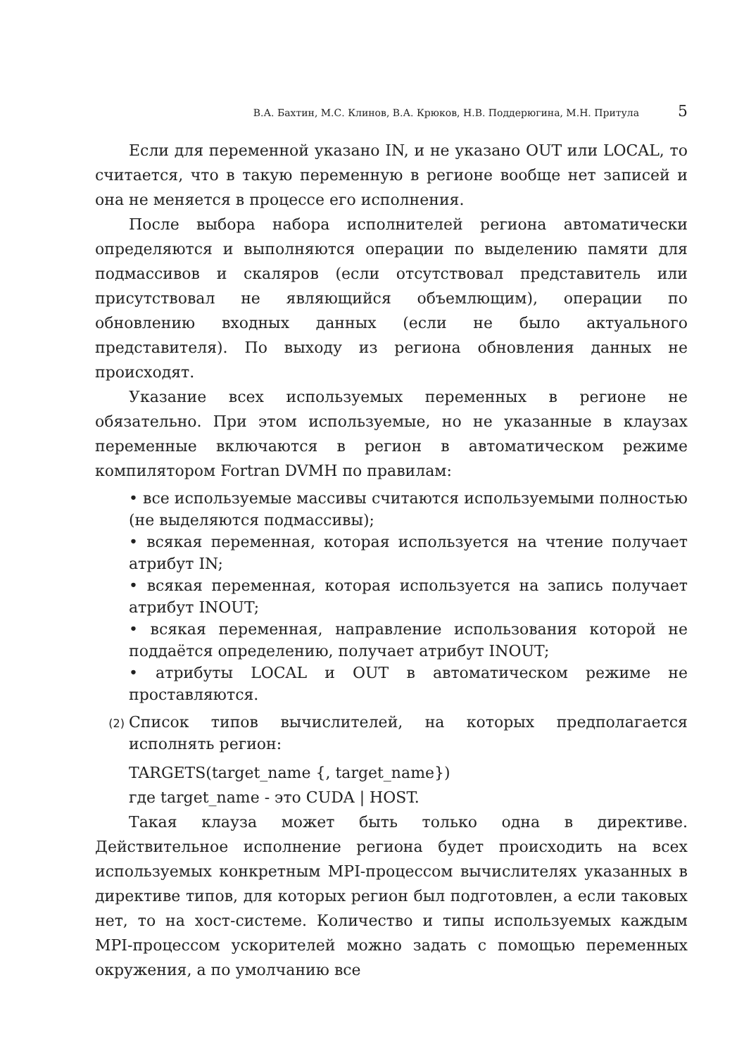В.А. Бахтин, М.С. Клинов, В.А. Крюков, Н.В. Поддерюгина, М.Н. Притула 5
Если для переменной указано IN, и не указано OUT или LOCAL, то считается, что в такую переменную в регионе вообще нет записей и она не меняется в процессе его исполнения.
После выбора набора исполнителей региона автоматически определяются и выполняются операции по выделению памяти для подмассивов и скаляров (если отсутствовал представитель или присутствовал не являющийся объемлющим), операции по обновлению входных данных (если не было актуального представителя). По выходу из региона обновления данных не происходят.
Указание всех используемых переменных в регионе не обязательно. При этом используемые, но не указанные в клаузах переменные включаются в регион в автоматическом режиме компилятором Fortran DVMH по правилам:
• все используемые массивы считаются используемыми полностью (не выделяются подмассивы);
• всякая переменная, которая используется на чтение получает атрибут IN;
• всякая переменная, которая используется на запись получает атрибут INOUT;
• всякая переменная, направление использования которой не поддаётся определению, получает атрибут INOUT;
• атрибуты LOCAL и OUT в автоматическом режиме не проставляются.
(2)
Список типов вычислителей, на которых предполагается исполнять регион:
TARGETS(target_name {, target_name})
где target_name - это CUDA | HOST.
Такая клауза может быть только одна в директиве. Действительное исполнение региона будет происходить на всех используемых конкретным MPI-процессом вычислителях указанных в директиве типов, для которых регион был подготовлен, а если таковых нет, то на хост-системе. Количество и типы используемых каждым MPI-процессом ускорителей можно задать с помощью переменных окружения, а по умолчанию все